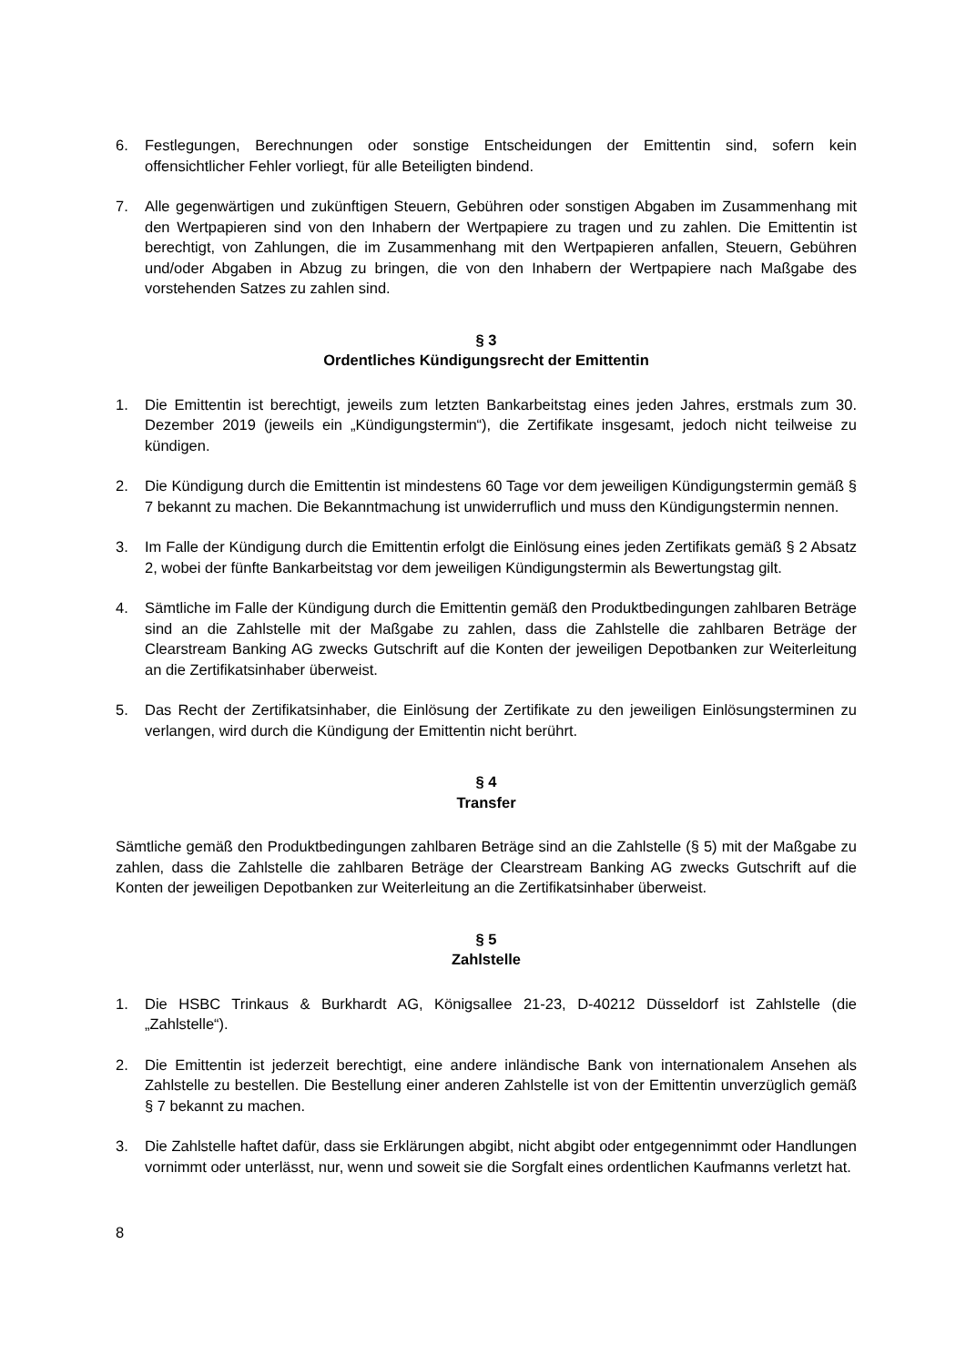6. Festlegungen, Berechnungen oder sonstige Entscheidungen der Emittentin sind, sofern kein offensichtlicher Fehler vorliegt, für alle Beteiligten bindend.
7. Alle gegenwärtigen und zukünftigen Steuern, Gebühren oder sonstigen Abgaben im Zusammenhang mit den Wertpapieren sind von den Inhabern der Wertpapiere zu tragen und zu zahlen. Die Emittentin ist berechtigt, von Zahlungen, die im Zusammenhang mit den Wertpapieren anfallen, Steuern, Gebühren und/oder Abgaben in Abzug zu bringen, die von den Inhabern der Wertpapiere nach Maßgabe des vorstehenden Satzes zu zahlen sind.
§ 3
Ordentliches Kündigungsrecht der Emittentin
1. Die Emittentin ist berechtigt, jeweils zum letzten Bankarbeitstag eines jeden Jahres, erstmals zum 30. Dezember 2019 (jeweils ein „Kündigungstermin“), die Zertifikate insgesamt, jedoch nicht teilweise zu kündigen.
2. Die Kündigung durch die Emittentin ist mindestens 60 Tage vor dem jeweiligen Kündigungstermin gemäß § 7 bekannt zu machen. Die Bekanntmachung ist unwiderruflich und muss den Kündigungstermin nennen.
3. Im Falle der Kündigung durch die Emittentin erfolgt die Einlösung eines jeden Zertifikats gemäß § 2 Absatz 2, wobei der fünfte Bankarbeitstag vor dem jeweiligen Kündigungstermin als Bewertungstag gilt.
4. Sämtliche im Falle der Kündigung durch die Emittentin gemäß den Produktbedingungen zahlbaren Beträge sind an die Zahlstelle mit der Maßgabe zu zahlen, dass die Zahlstelle die zahlbaren Beträge der Clearstream Banking AG zwecks Gutschrift auf die Konten der jeweiligen Depotbanken zur Weiterleitung an die Zertifikatsinhaber überweist.
5. Das Recht der Zertifikatsinhaber, die Einlösung der Zertifikate zu den jeweiligen Einlösungsterminen zu verlangen, wird durch die Kündigung der Emittentin nicht berührt.
§ 4
Transfer
Sämtliche gemäß den Produktbedingungen zahlbaren Beträge sind an die Zahlstelle (§ 5) mit der Maßgabe zu zahlen, dass die Zahlstelle die zahlbaren Beträge der Clearstream Banking AG zwecks Gutschrift auf die Konten der jeweiligen Depotbanken zur Weiterleitung an die Zertifikatsinhaber überweist.
§ 5
Zahlstelle
1. Die HSBC Trinkaus & Burkhardt AG, Königsallee 21-23, D-40212 Düsseldorf ist Zahlstelle (die „Zahlstelle“).
2. Die Emittentin ist jederzeit berechtigt, eine andere inländische Bank von internationalem Ansehen als Zahlstelle zu bestellen. Die Bestellung einer anderen Zahlstelle ist von der Emittentin unverzüglich gemäß § 7 bekannt zu machen.
3. Die Zahlstelle haftet dafür, dass sie Erklärungen abgibt, nicht abgibt oder entgegennimmt oder Handlungen vornimmt oder unterlässt, nur, wenn und soweit sie die Sorgfalt eines ordentlichen Kaufmanns verletzt hat.
8